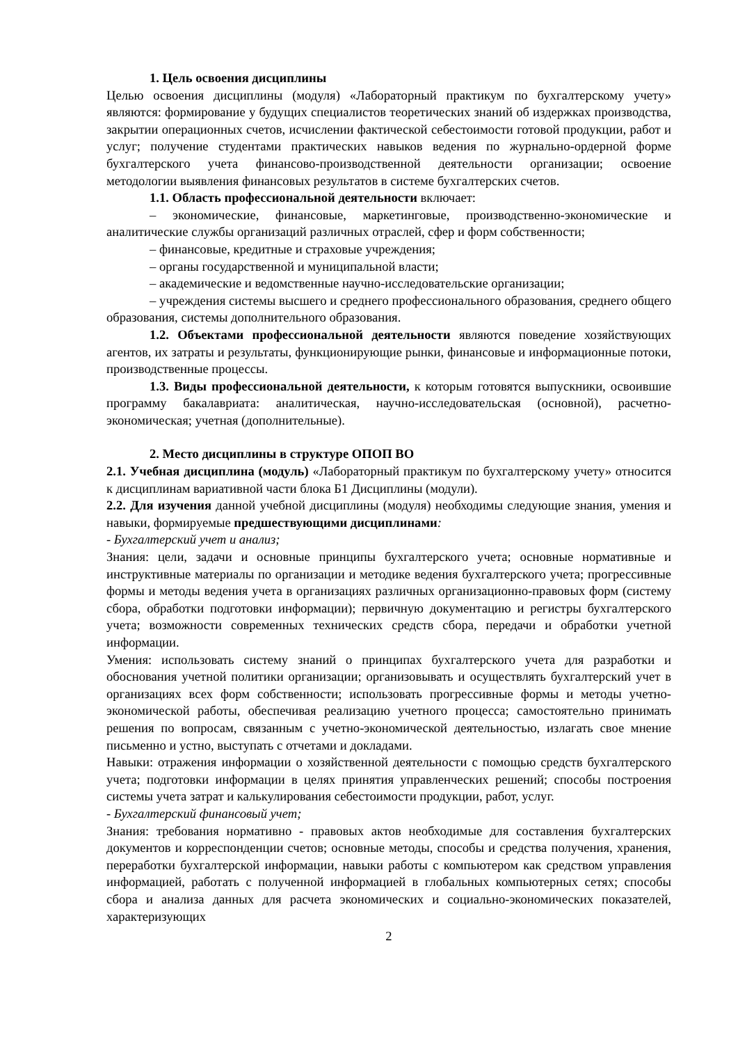1. Цель освоения дисциплины
Целью освоения дисциплины (модуля) «Лабораторный практикум по бухгалтерскому учету» являются: формирование у будущих специалистов теоретических знаний об издержках производства, закрытии операционных счетов, исчислении фактической себестоимости готовой продукции, работ и услуг; получение студентами практических навыков ведения по журнально-ордерной форме бухгалтерского учета финансово-производственной деятельности организации; освоение методологии выявления финансовых результатов в системе бухгалтерских счетов.
1.1. Область профессиональной деятельности включает:
– экономические, финансовые, маркетинговые, производственно-экономические и аналитические службы организаций различных отраслей, сфер и форм собственности;
– финансовые, кредитные и страховые учреждения;
– органы государственной и муниципальной власти;
– академические и ведомственные научно-исследовательские организации;
– учреждения системы высшего и среднего профессионального образования, среднего общего образования, системы дополнительного образования.
1.2. Объектами профессиональной деятельности являются поведение хозяйствующих агентов, их затраты и результаты, функционирующие рынки, финансовые и информационные потоки, производственные процессы.
1.3. Виды профессиональной деятельности, к которым готовятся выпускники, освоившие программу бакалавриата: аналитическая, научно-исследовательская (основной), расчетно-экономическая; учетная (дополнительные).
2. Место дисциплины в структуре ОПОП ВО
2.1. Учебная дисциплина (модуль) «Лабораторный практикум по бухгалтерскому учету» относится к дисциплинам вариативной части блока Б1 Дисциплины (модули).
2.2. Для изучения данной учебной дисциплины (модуля) необходимы следующие знания, умения и навыки, формируемые предшествующими дисциплинами:
- Бухгалтерский учет и анализ;
Знания: цели, задачи и основные принципы бухгалтерского учета; основные нормативные и инструктивные материалы по организации и методике ведения бухгалтерского учета; прогрессивные формы и методы ведения учета в организациях различных организационно-правовых форм (систему сбора, обработки подготовки информации); первичную документацию и регистры бухгалтерского учета; возможности современных технических средств сбора, передачи и обработки учетной информации.
Умения: использовать систему знаний о принципах бухгалтерского учета для разработки и обоснования учетной политики организации; организовывать и осуществлять бухгалтерский учет в организациях всех форм собственности; использовать прогрессивные формы и методы учетно-экономической работы, обеспечивая реализацию учетного процесса; самостоятельно принимать решения по вопросам, связанным с учетно-экономической деятельностью, излагать свое мнение письменно и устно, выступать с отчетами и докладами.
Навыки: отражения информации о хозяйственной деятельности с помощью средств бухгалтерского учета; подготовки информации в целях принятия управленческих решений; способы построения системы учета затрат и калькулирования себестоимости продукции, работ, услуг.
- Бухгалтерский финансовый учет;
Знания: требования нормативно - правовых актов необходимые для составления бухгалтерских документов и корреспонденции счетов; основные методы, способы и средства получения, хранения, переработки бухгалтерской информации, навыки работы с компьютером как средством управления информацией, работать с полученной информацией в глобальных компьютерных сетях; способы сбора и анализа данных для расчета экономических и социально-экономических показателей, характеризующих
2